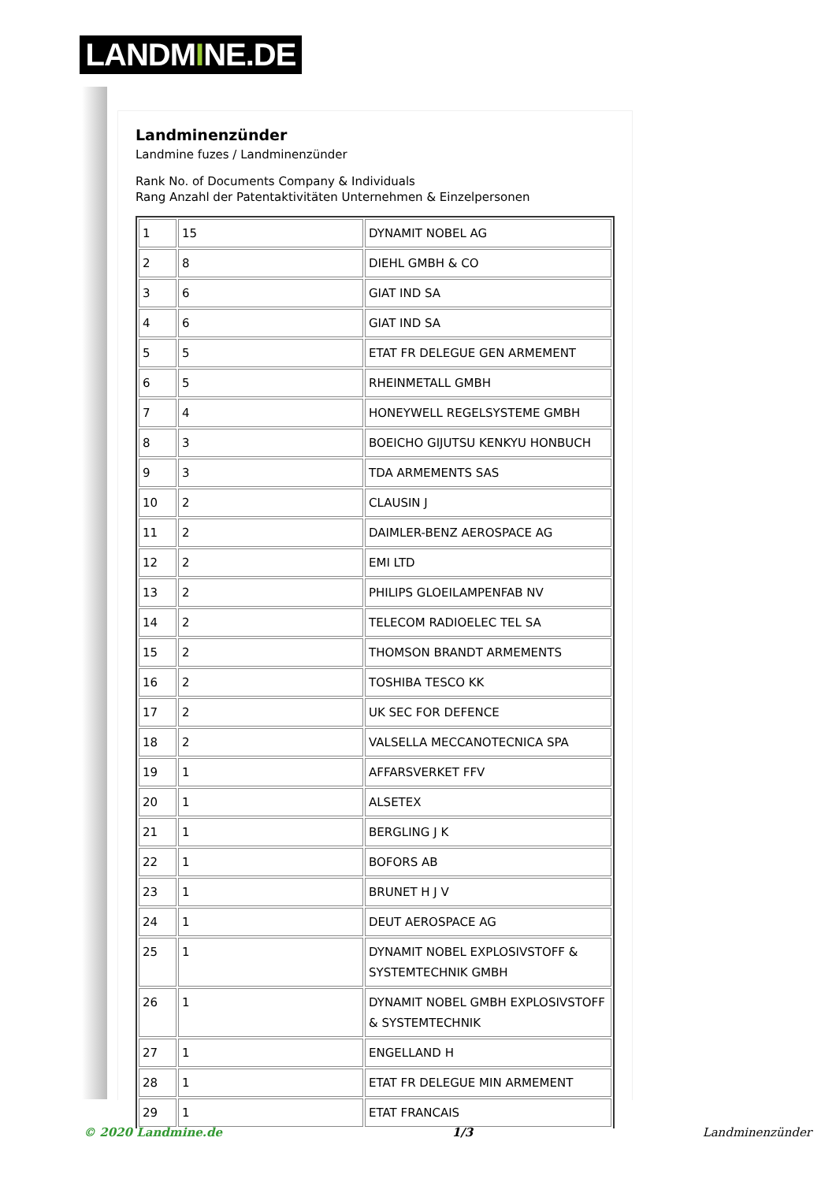LANDMINE.DE
Landminenzünder
Landmine fuzes / Landminenzünder
Rank No. of Documents Company & Individuals
Rang Anzahl der Patentaktivitäten Unternehmen & Einzelpersonen
| 1 | 15 | DYNAMIT NOBEL AG |
| 2 | 8 | DIEHL GMBH & CO |
| 3 | 6 | GIAT IND SA |
| 4 | 6 | GIAT IND SA |
| 5 | 5 | ETAT FR DELEGUE GEN ARMEMENT |
| 6 | 5 | RHEINMETALL GMBH |
| 7 | 4 | HONEYWELL REGELSYSTEME GMBH |
| 8 | 3 | BOEICHO GIJUTSU KENKYU HONBUCH |
| 9 | 3 | TDA ARMEMENTS SAS |
| 10 | 2 | CLAUSIN J |
| 11 | 2 | DAIMLER-BENZ AEROSPACE AG |
| 12 | 2 | EMI LTD |
| 13 | 2 | PHILIPS GLOEILAMPENFAB NV |
| 14 | 2 | TELECOM RADIOELEC TEL SA |
| 15 | 2 | THOMSON BRANDT ARMEMENTS |
| 16 | 2 | TOSHIBA TESCO KK |
| 17 | 2 | UK SEC FOR DEFENCE |
| 18 | 2 | VALSELLA MECCANOTECNICA SPA |
| 19 | 1 | AFFARSVERKET FFV |
| 20 | 1 | ALSETEX |
| 21 | 1 | BERGLING J K |
| 22 | 1 | BOFORS AB |
| 23 | 1 | BRUNET H J V |
| 24 | 1 | DEUT AEROSPACE AG |
| 25 | 1 | DYNAMIT NOBEL EXPLOSIVSTOFF & SYSTEMTECHNIK GMBH |
| 26 | 1 | DYNAMIT NOBEL GMBH EXPLOSIVSTOFF & SYSTEMTECHNIK |
| 27 | 1 | ENGELLAND H |
| 28 | 1 | ETAT FR DELEGUE MIN ARMEMENT |
| 29 | 1 | ETAT FRANCAIS |
© 2020 Landmine.de 1/3 Landminenzünder